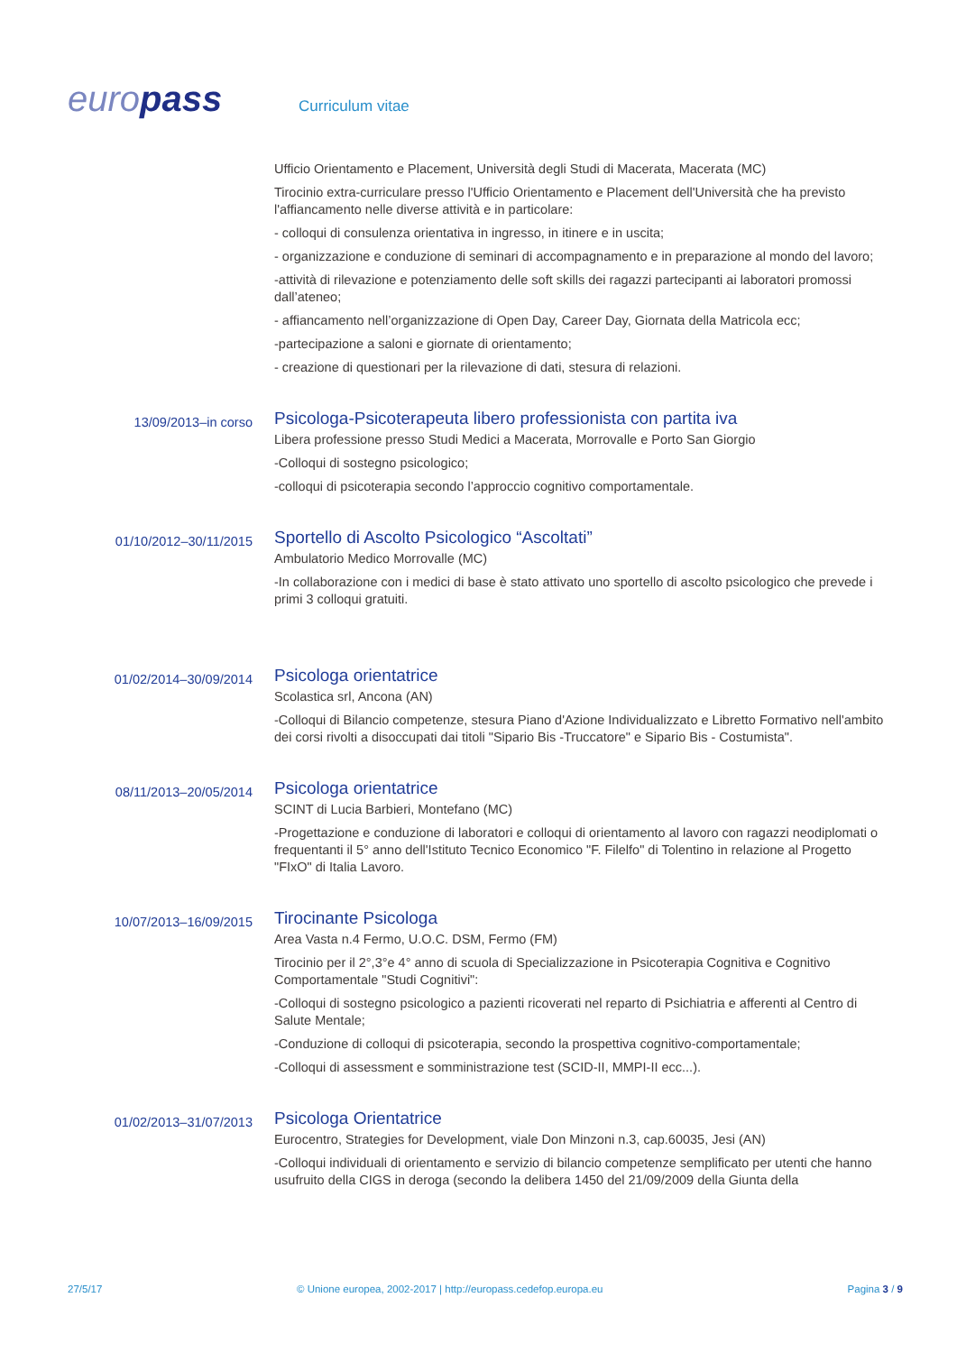europass
Curriculum vitae
Ufficio Orientamento e Placement, Università degli Studi di Macerata, Macerata (MC)
Tirocinio extra-curriculare presso l'Ufficio Orientamento e Placement dell'Università che ha previsto l'affiancamento nelle diverse attività e in particolare:
- colloqui di consulenza orientativa in ingresso, in itinere e in uscita;
- organizzazione e conduzione di seminari di accompagnamento e in preparazione al mondo del lavoro;
-attività di rilevazione e potenziamento delle soft skills dei ragazzi partecipanti ai laboratori promossi dall’ateneo;
- affiancamento nell’organizzazione di Open Day, Career Day, Giornata della Matricola ecc;
-partecipazione a saloni e giornate di orientamento;
- creazione di questionari per la rilevazione di dati, stesura di relazioni.
13/09/2013–in corso
Psicologa-Psicoterapeuta libero professionista con partita iva
Libera professione presso Studi Medici a Macerata, Morrovalle e Porto San Giorgio
-Colloqui di sostegno psicologico;
-colloqui di psicoterapia secondo l’approccio cognitivo comportamentale.
01/10/2012–30/11/2015
Sportello di Ascolto Psicologico “Ascoltati”
Ambulatorio Medico Morrovalle (MC)
-In collaborazione con i medici di base è stato attivato uno sportello di ascolto psicologico che prevede i primi 3 colloqui gratuiti.
01/02/2014–30/09/2014
Psicologa orientatrice
Scolastica srl, Ancona (AN)
-Colloqui di Bilancio competenze, stesura Piano d'Azione Individualizzato e Libretto Formativo nell'ambito dei corsi rivolti a disoccupati dai titoli "Sipario Bis -Truccatore" e Sipario Bis - Costumista".
08/11/2013–20/05/2014
Psicologa orientatrice
SCINT di Lucia Barbieri, Montefano (MC)
-Progettazione e conduzione di laboratori e colloqui di orientamento al lavoro con ragazzi neodiplomati o frequentanti il 5° anno dell'Istituto Tecnico Economico "F. Filelfo" di Tolentino in relazione al Progetto "FIxO" di Italia Lavoro.
10/07/2013–16/09/2015
Tirocinante Psicologa
Area Vasta n.4 Fermo, U.O.C. DSM, Fermo (FM)
Tirocinio per il 2°,3°e 4° anno di scuola di Specializzazione in Psicoterapia Cognitiva e Cognitivo Comportamentale "Studi Cognitivi":
-Colloqui di sostegno psicologico a pazienti ricoverati nel reparto di Psichiatria e afferenti al Centro di Salute Mentale;
-Conduzione di colloqui di psicoterapia, secondo la prospettiva cognitivo-comportamentale;
-Colloqui di assessment e somministrazione test (SCID-II, MMPI-II ecc...).
01/02/2013–31/07/2013
Psicologa Orientatrice
Eurocentro, Strategies for Development, viale Don Minzoni n.3, cap.60035, Jesi (AN)
-Colloqui individuali di orientamento e servizio di bilancio competenze semplificato per utenti che hanno usufruito della CIGS in deroga (secondo la delibera 1450 del 21/09/2009 della Giunta della
27/5/17 © Unione europea, 2002-2017 | http://europass.cedefop.europa.eu
Pagina 3 / 9